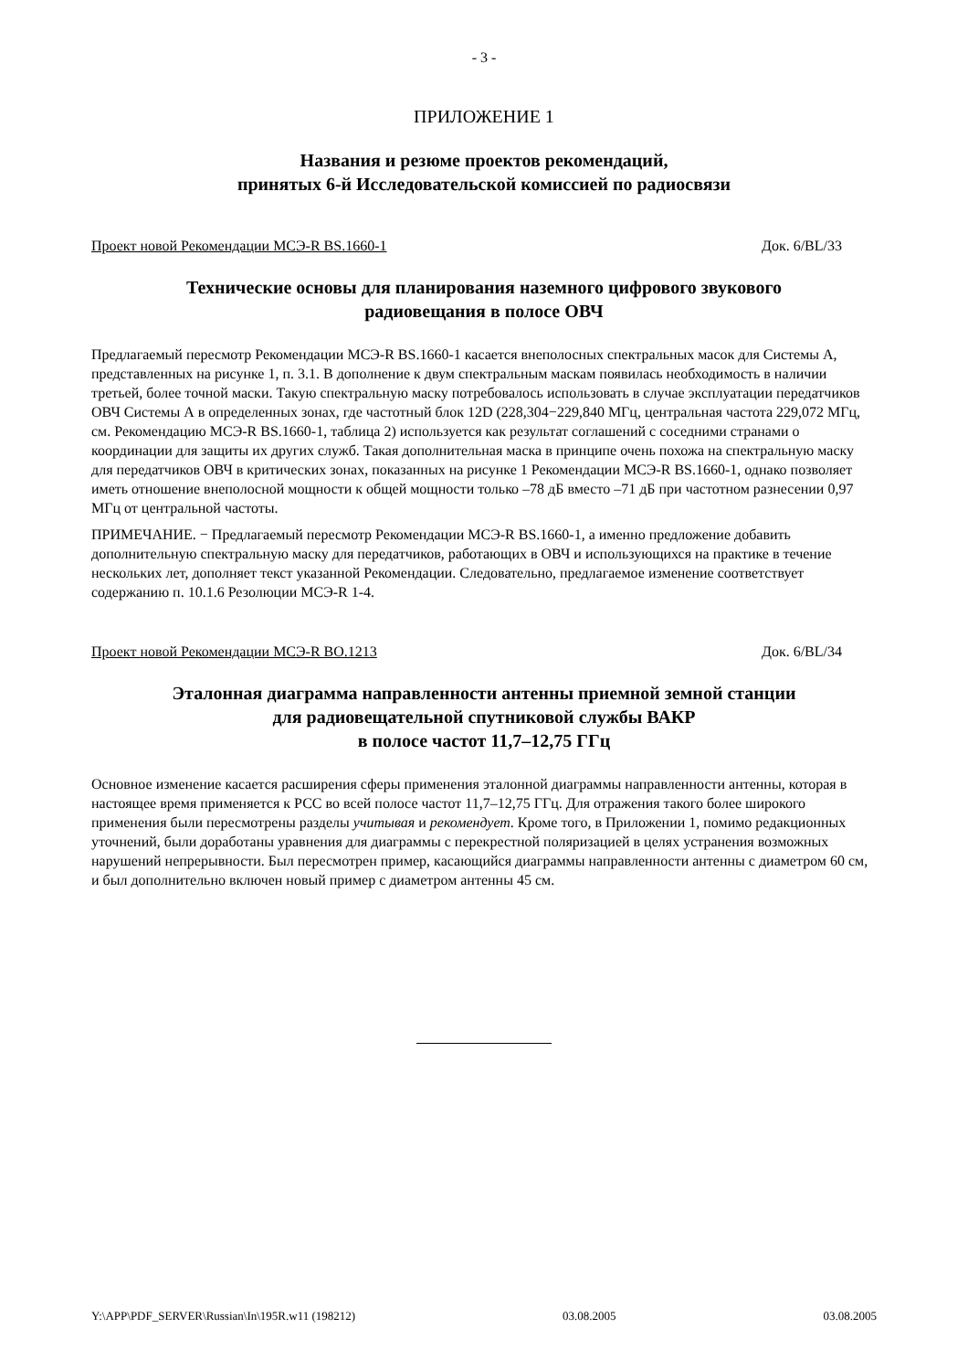- 3 -
ПРИЛОЖЕНИЕ 1
Названия и резюме проектов рекомендаций,
принятых 6-й Исследовательской комиссией по радиосвязи
Проект новой Рекомендации МСЭ-R BS.1660-1 Док. 6/BL/33
Технические основы для планирования наземного цифрового звукового
радиовещания в полосе ОВЧ
Предлагаемый пересмотр Рекомендации МСЭ-R BS.1660-1 касается внеполосных спектральных масок для Системы А, представленных на рисунке 1, п. 3.1. В дополнение к двум спектральным маскам появилась необходимость в наличии третьей, более точной маски. Такую спектральную маску потребовалось использовать в случае эксплуатации передатчиков ОВЧ Системы А в определенных зонах, где частотный блок 12D (228,304−229,840 МГц, центральная частота 229,072 МГц, см. Рекомендацию МСЭ-R BS.1660-1, таблица 2) используется как результат соглашений с соседними странами о координации для защиты их других служб. Такая дополнительная маска в принципе очень похожа на спектральную маску для передатчиков ОВЧ в критических зонах, показанных на рисунке 1 Рекомендации МСЭ-R BS.1660-1, однако позволяет иметь отношение внеполосной мощности к общей мощности только –78 дБ вместо –71 дБ при частотном разнесении 0,97 МГц от центральной частоты.
ПРИМЕЧАНИЕ. − Предлагаемый пересмотр Рекомендации МСЭ-R BS.1660-1, а именно предложение добавить дополнительную спектральную маску для передатчиков, работающих в ОВЧ и использующихся на практике в течение нескольких лет, дополняет текст указанной Рекомендации. Следовательно, предлагаемое изменение соответствует содержанию п. 10.1.6 Резолюции МСЭ-R 1-4.
Проект новой Рекомендации МСЭ-R BO.1213 Док. 6/BL/34
Эталонная диаграмма направленности антенны приемной земной станции
для радиовещательной спутниковой службы ВАКР
в полосе частот 11,7–12,75 ГГц
Основное изменение касается расширения сферы применения эталонной диаграммы направленности антенны, которая в настоящее время применяется к РСС во всей полосе частот 11,7–12,75 ГГц. Для отражения такого более широкого применения были пересмотрены разделы учитывая и рекомендует. Кроме того, в Приложении 1, помимо редакционных уточнений, были доработаны уравнения для диаграммы с перекрестной поляризацией в целях устранения возможных нарушений непрерывности. Был пересмотрен пример, касающийся диаграммы направленности антенны с диаметром 60 см, и был дополнительно включен новый пример с диаметром антенны 45 см.
Y:\APP\PDF_SERVER\Russian\In\195R.w11 (198212) 03.08.2005 03.08.2005